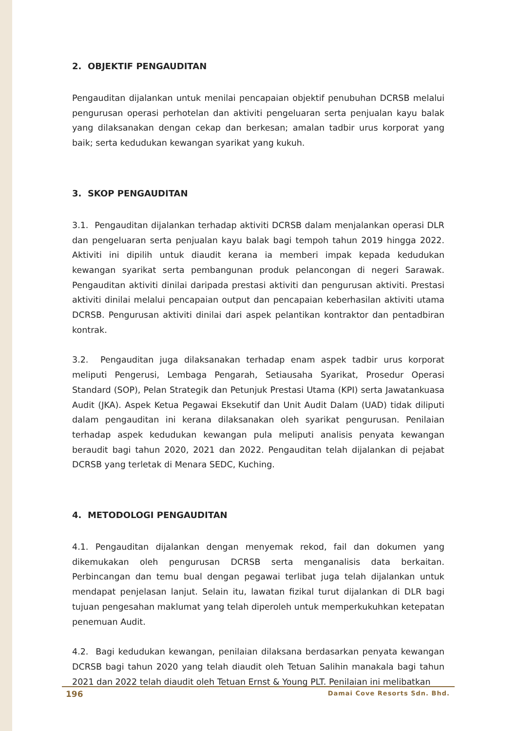2. OBJEKTIF PENGAUDITAN
Pengauditan dijalankan untuk menilai pencapaian objektif penubuhan DCRSB melalui pengurusan operasi perhotelan dan aktiviti pengeluaran serta penjualan kayu balak yang dilaksanakan dengan cekap dan berkesan; amalan tadbir urus korporat yang baik; serta kedudukan kewangan syarikat yang kukuh.
3. SKOP PENGAUDITAN
3.1. Pengauditan dijalankan terhadap aktiviti DCRSB dalam menjalankan operasi DLR dan pengeluaran serta penjualan kayu balak bagi tempoh tahun 2019 hingga 2022. Aktiviti ini dipilih untuk diaudit kerana ia memberi impak kepada kedudukan kewangan syarikat serta pembangunan produk pelancongan di negeri Sarawak. Pengauditan aktiviti dinilai daripada prestasi aktiviti dan pengurusan aktiviti. Prestasi aktiviti dinilai melalui pencapaian output dan pencapaian keberhasilan aktiviti utama DCRSB. Pengurusan aktiviti dinilai dari aspek pelantikan kontraktor dan pentadbiran kontrak.
3.2. Pengauditan juga dilaksanakan terhadap enam aspek tadbir urus korporat meliputi Pengerusi, Lembaga Pengarah, Setiausaha Syarikat, Prosedur Operasi Standard (SOP), Pelan Strategik dan Petunjuk Prestasi Utama (KPI) serta Jawatankuasa Audit (JKA). Aspek Ketua Pegawai Eksekutif dan Unit Audit Dalam (UAD) tidak diliputi dalam pengauditan ini kerana dilaksanakan oleh syarikat pengurusan. Penilaian terhadap aspek kedudukan kewangan pula meliputi analisis penyata kewangan beraudit bagi tahun 2020, 2021 dan 2022. Pengauditan telah dijalankan di pejabat DCRSB yang terletak di Menara SEDC, Kuching.
4. METODOLOGI PENGAUDITAN
4.1. Pengauditan dijalankan dengan menyemak rekod, fail dan dokumen yang dikemukakan oleh pengurusan DCRSB serta menganalisis data berkaitan. Perbincangan dan temu bual dengan pegawai terlibat juga telah dijalankan untuk mendapat penjelasan lanjut. Selain itu, lawatan fizikal turut dijalankan di DLR bagi tujuan pengesahan maklumat yang telah diperoleh untuk memperkukuhkan ketepatan penemuan Audit.
4.2. Bagi kedudukan kewangan, penilaian dilaksana berdasarkan penyata kewangan DCRSB bagi tahun 2020 yang telah diaudit oleh Tetuan Salihin manakala bagi tahun 2021 dan 2022 telah diaudit oleh Tetuan Ernst & Young PLT. Penilaian ini melibatkan
196 Damai Cove Resorts Sdn. Bhd.